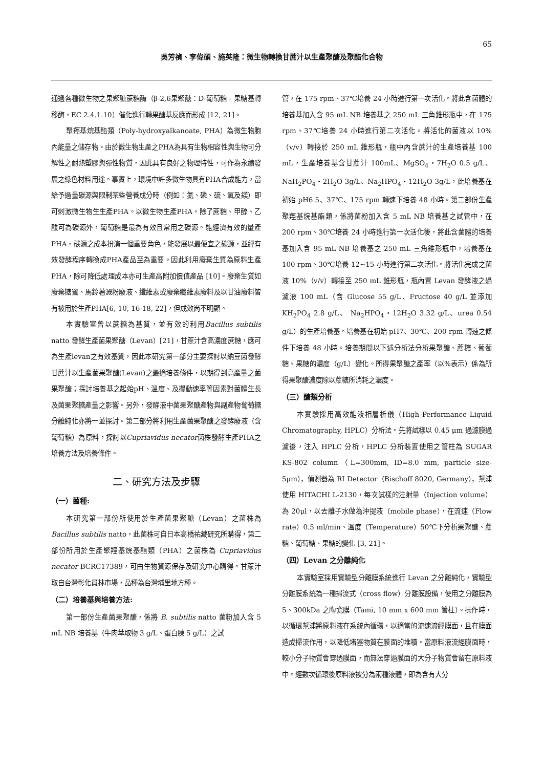65
吳芳禎、李偉碩、施英隆：微生物轉換甘蔗汁以生產聚醣及聚酯化合物
通過各種微生物之果聚醣蔗糖酶（β-2,6果聚醣：D-葡萄糖 - 果糖基轉移酶，EC 2.4.1.10）催化進行轉果醣基反應而形成 [12, 21]。
聚羥基烷基酯類（Poly-hydroxyalkanoate, PHA）為微生物胞內能量之儲存物。由於微生物生產之PHA為具有生物相容性與生物可分解性之耐熱塑膠與彈性物質，因此具有良好之物理特性，可作為永續發展之綠色材料用途。事實上，環境中許多微生物具有PHA合成能力，當給予過量碳源與限制某些營養成分時（例如：氮、磷、硫、氧及鎂）即可刺激微生物生生產PHA。以微生物生產PHA，除了蔗糖、甲醇、乙酸可為碳源外，葡萄糖是最為有效且常用之碳源。能經濟有效的量產PHA，碳源之成本扮演一個重要角色，能發展以最便宜之碳源，並經有效發酵程序轉換成PHA產品至為重要。因此利用廢棄生質為原料生產PHA，除可降低處理成本亦可生產高附加價值產品 [10]。廢棄生質如廢棄糖蜜、馬鈴薯澱粉廢液、纖維素或廢棄纖維素廢料及以甘油廢料皆有被用於生產PHA[6, 10, 16-18, 22]，但成效尚不明顯。
本實驗室曾以蔗糖為基質，並有效的利用Bacillus subtilis natto 發酵生產菌果聚醣（Levan）[21]，甘蔗汁含高濃度蔗糖，應可為生產levan之有效基質，因此本研究第一部分主要探討以納豆菌發酵甘蔗汁以生產菌果聚醣(Levan)之最適培養條件，以期得到高產量之菌果聚醣；探討培養基之起始pH、溫度、及攪動速率等因素對菌體生長及菌果聚糖產量之影響。另外，發酵液中菌果聚醣產物與副產物葡萄糖分離純化亦將一並探討。第二部分將利用生產菌果聚醣之發酵廢液（含葡萄糖）為原料，探討以Cupriavidus necator菌株發酵生產PHA之培養方法及培養條件。
二、研究方法及步驟
（一）菌種:
本研究第一部份所使用於生產菌果聚醣（Levan）之菌株為 Bacillus subtilis natto，此菌株可自日本高橋祐藏研究所購得，第二部份所用於生產聚羥基烷基酯類（PHA）之菌株為 Cupriavidus necator BCRC17389，可由生物資源保存及研究中心購得。甘蔗汁取自台灣彰化員林市場，品種為台灣埔里地方種。
（二）培養基與培養方法:
第一部份生產菌果聚醣，係將 B. subtilis natto 菌粉加入含 5 mL NB 培養基（牛肉萃取物 3 g/L、蛋白腖 5 g/L）之試
管，在 175 rpm、37℃培養 24 小時進行第一次活化。將此含菌體的培養基加入含 95 mL NB 培養基之 250 mL 三角錐形瓶中，在 175 rpm、37℃培養 24 小時進行第二次活化。將活化的菌液以 10%（v/v）轉接於 250 mL 錐形瓶，瓶中內含蔗汁的生產培養基 100 mL，生產培養基含甘蔗汁 100mL、MgSO<sub>4</sub>・7H<sub>2</sub>O 0.5 g/L、NaH<sub>2</sub>PO<sub>4</sub>・2H<sub>2</sub>O 3g/L、Na<sub>2</sub>HPO<sub>4</sub>・12H<sub>2</sub>O 3g/L，此培養基在初始 pH6.5、37℃、175 rpm 轉速下培養 48 小時。第二部份生產聚羥基烷基酯類，係將菌粉加入含 5 mL NB 培養基之試管中，在 200 rpm、30℃培養 24 小時進行第一次活化後，將此含菌體的培養基加入含 95 mL NB 培養基之 250 mL 三角錐形瓶中，培養基在 100 rpm、30℃培養 12~15 小時進行第二次活化。將活化完成之菌液 10%（v/v）轉接至 250 mL 錐形瓶，瓶內置 Levan 發酵液之過濾液 100 mL（含 Glucose 55 g/L、Fructose 40 g/L 並添加 KH<sub>2</sub>PO<sub>4</sub> 2.8 g/L、 Na<sub>2</sub>HPO<sub>4</sub>・12H<sub>2</sub>O 3.32 g/L、urea 0.54 g/L）的生產培養基。培養基在初始 pH7、30℃、200 rpm 轉速之條件下培養 48 小時。培養期間以下述分析法分析果聚醣、蔗糖、葡萄糖、果糖的濃度（g/L）變化。所得果聚醣之產率（以%表示）係為所得果聚醣濃度除以蔗糖所消耗之濃度。
（三）醣類分析
本實驗採用高效能液相層析儀（High Performance Liquid Chromatography, HPLC）分析法。先將試樣以 0.45 μm 過濾膜過濾後，注入 HPLC 分析，HPLC 分析裝置使用之管柱為 SUGAR KS-802 column（L=300mm, ID=8.0 mm, particle size-5μm），偵測器為 RI Detector（Bischoff 8020, Germany），幫浦使用 HITACHI L-2130，每次試樣的注射量（Injection volume）為 20μl，以去離子水做為沖提液（mobile phase），在流速（Flow rate）0.5 ml/min、溫度（Temperature）50℃下分析果聚醣、蔗糖、葡萄糖、果糖的變化 [3, 21]。
（四）Levan 之分離純化
本實驗室採用實驗型分離膜系統進行 Levan 之分離純化，實驗型分離膜系統為一種掃流式（cross flow）分離膜設備，使用之分離膜為 5、300kDa 之陶瓷膜（Tami, 10 mm x 600 mm 管柱）。操作時，以循環幫浦將原料液在系統內循環，以適當的流速流經膜面，且在膜面造成掃流作用，以降低堵塞物質在膜面的堆積。當原料液流經膜面時，較小分子物質會穿透膜面，而無法穿過膜面的大分子物質會留在原料液中。經數次循環後原料液被分為兩種液體，即為含有大分